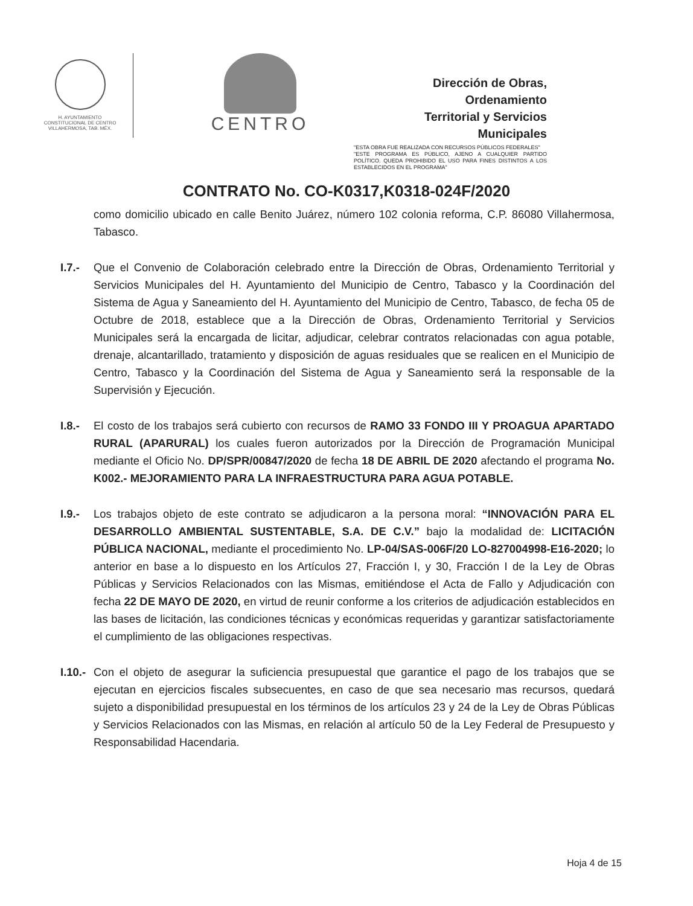H. AYUNTAMIENTO
CONSTITUCIONAL DE CENTRO
VILLAHERMOSA, TAB. MÉX.
CENTRO
Dirección de Obras, Ordenamiento
Territorial y Servicios Municipales
"ESTA OBRA FUE REALIZADA CON RECURSOS PÚBLICOS FEDERALES"
"ESTE PROGRAMA ES PÚBLICO, AJENO A CUALQUIER PARTIDO POLÍTICO. QUEDA PROHIBIDO EL USO PARA FINES DISTINTOS A LOS ESTABLECIDOS EN EL PROGRAMA"
CONTRATO No. CO-K0317,K0318-024F/2020
como domicilio ubicado en calle Benito Juárez, número 102 colonia reforma, C.P. 86080 Villahermosa, Tabasco.
I.7.-
Que el Convenio de Colaboración celebrado entre la Dirección de Obras, Ordenamiento Territorial y Servicios Municipales del H. Ayuntamiento del Municipio de Centro, Tabasco y la Coordinación del Sistema de Agua y Saneamiento del H. Ayuntamiento del Municipio de Centro, Tabasco, de fecha 05 de Octubre de 2018, establece que a la Dirección de Obras, Ordenamiento Territorial y Servicios Municipales será la encargada de licitar, adjudicar, celebrar contratos relacionadas con agua potable, drenaje, alcantarillado, tratamiento y disposición de aguas residuales que se realicen en el Municipio de Centro, Tabasco y la Coordinación del Sistema de Agua y Saneamiento será la responsable de la Supervisión y Ejecución.
I.8.-
El costo de los trabajos será cubierto con recursos de RAMO 33 FONDO III Y PROAGUA APARTADO RURAL (APARURAL) los cuales fueron autorizados por la Dirección de Programación Municipal mediante el Oficio No. DP/SPR/00847/2020 de fecha 18 DE ABRIL DE 2020 afectando el programa No. K002.- MEJORAMIENTO PARA LA INFRAESTRUCTURA PARA AGUA POTABLE.
I.9.-
Los trabajos objeto de este contrato se adjudicaron a la persona moral: “INNOVACIÓN PARA EL DESARROLLO AMBIENTAL SUSTENTABLE, S.A. DE C.V.” bajo la modalidad de: LICITACIÓN PÚBLICA NACIONAL, mediante el procedimiento No. LP-04/SAS-006F/20 LO-827004998-E16-2020; lo anterior en base a lo dispuesto en los Artículos 27, Fracción I, y 30, Fracción I de la Ley de Obras Públicas y Servicios Relacionados con las Mismas, emitiéndose el Acta de Fallo y Adjudicación con fecha 22 DE MAYO DE 2020, en virtud de reunir conforme a los criterios de adjudicación establecidos en las bases de licitación, las condiciones técnicas y económicas requeridas y garantizar satisfactoriamente el cumplimiento de las obligaciones respectivas.
I.10.-
Con el objeto de asegurar la suficiencia presupuestal que garantice el pago de los trabajos que se ejecutan en ejercicios fiscales subsecuentes, en caso de que sea necesario mas recursos, quedará sujeto a disponibilidad presupuestal en los términos de los artículos 23 y 24 de la Ley de Obras Públicas y Servicios Relacionados con las Mismas, en relación al artículo 50 de la Ley Federal de Presupuesto y Responsabilidad Hacendaria.
Hoja 4 de 15